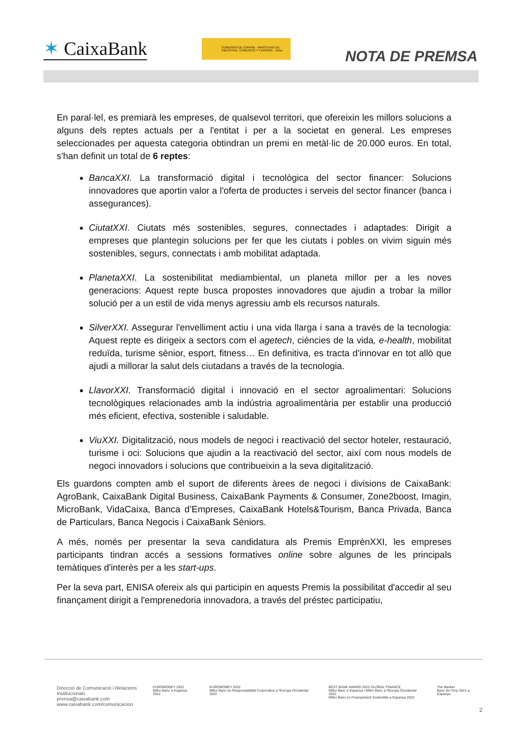✶ CaixaBank
GOBIERNO DE ESPAÑA · MINISTERIO DE INDUSTRIA, COMERCIO Y TURISMO · enisa
NOTA DE PREMSA
En paral·lel, es premiarà les empreses, de qualsevol territori, que ofereixin les millors solucions a alguns dels reptes actuals per a l'entitat i per a la societat en general. Les empreses seleccionades per aquesta categoria obtindran un premi en metàl·lic de 20.000 euros. En total, s'han definit un total de 6 reptes:
BancaXXI. La transformació digital i tecnològica del sector financer: Solucions innovadores que aportin valor a l'oferta de productes i serveis del sector financer (banca i assegurances).
CiutatXXI. Ciutats més sostenibles, segures, connectades i adaptades: Dirigit a empreses que plantegin solucions per fer que les ciutats i pobles on vivim siguin més sostenibles, segurs, connectats i amb mobilitat adaptada.
PlanetaXXI. La sostenibilitat mediambiental, un planeta millor per a les noves generacions: Aquest repte busca propostes innovadores que ajudin a trobar la millor solució per a un estil de vida menys agressiu amb els recursos naturals.
SilverXXI. Assegurar l'envelliment actiu i una vida llarga i sana a través de la tecnologia: Aquest repte es dirigeix a sectors com el agetech, ciències de la vida, e-health, mobilitat reduïda, turisme sènior, esport, fitness… En definitiva, es tracta d'innovar en tot allò que ajudi a millorar la salut dels ciutadans a través de la tecnologia.
LlavorXXI. Transformació digital i innovació en el sector agroalimentari: Solucions tecnològiques relacionades amb la indústria agroalimentària per establir una producció més eficient, efectiva, sostenible i saludable.
ViuXXI. Digitalització, nous models de negoci i reactivació del sector hoteler, restauració, turisme i oci: Solucions que ajudin a la reactivació del sector, així com nous models de negoci innovadors i solucions que contribueixin a la seva digitalització.
Els guardons compten amb el suport de diferents àrees de negoci i divisions de CaixaBank: AgroBank, CaixaBank Digital Business, CaixaBank Payments & Consumer, Zone2boost, Imagin, MicroBank, VidaCaixa, Banca d’Empreses, CaixaBank Hotels&Tourism, Banca Privada, Banca de Particulars, Banca Negocis i CaixaBank Sèniors.
A més, només per presentar la seva candidatura als Premis EmprènXXI, les empreses participants tindran accés a sessions formatives online sobre algunes de les principals temàtiques d'interès per a les start-ups.
Per la seva part, ENISA ofereix als qui participin en aquests Premis la possibilitat d'accedir al seu finançament dirigit a l'emprenedoria innovadora, a través del préstec participatiu,
Direcció de Comunicació i Relacions Institucionals
prensa@caixabank.com
www.caixabank.com/comunicacion
EUROMONEY 2022
Millor Banc a Espanya 2022
EUROMONEY 2022
Millor Banc en Responsabilitat Corporativa a l'Europa Occidental 2022
BEST BANK AWARD 2022 GLOBAL FINANCE
Millor Banc a Espanya i Millor Banc a l'Europa Occidental 2022
Millor Banc en Finançament Sostenible a Espanya 2022
The Banker
Banc de l'Any 2021 a Espanya
2